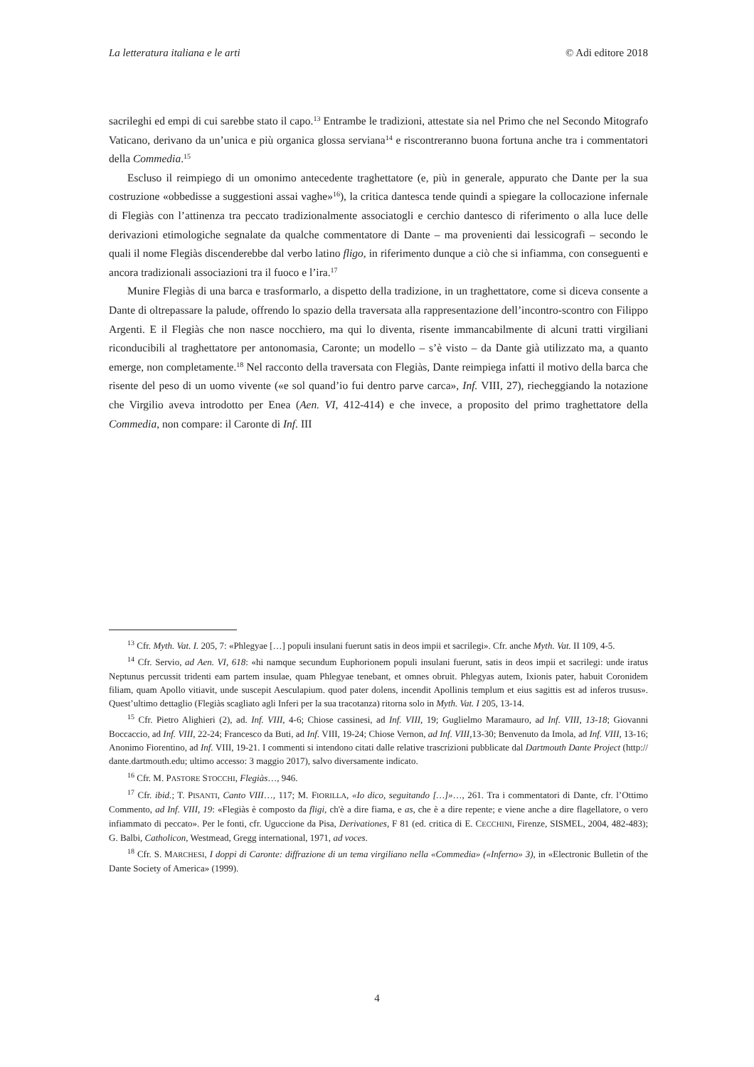La letteratura italiana e le arti © Adi editore 2018
sacrileghi ed empi di cui sarebbe stato il capo.<sup>13</sup> Entrambe le tradizioni, attestate sia nel Primo che nel Secondo Mitografo Vaticano, derivano da un’unica e più organica glossa serviana<sup>14</sup> e riscontreranno buona fortuna anche tra i commentatori della Commedia.<sup>15</sup>
Escluso il reimpiego di un omonimo antecedente traghettatore (e, più in generale, appurato che Dante per la sua costruzione «obbedisse a suggestioni assai vaghe»<sup>16</sup>), la critica dantesca tende quindi a spiegare la collocazione infernale di Flegiàs con l’attinenza tra peccato tradizionalmente associatogli e cerchio dantesco di riferimento o alla luce delle derivazioni etimologiche segnalate da qualche commentatore di Dante – ma provenienti dai lessicografi – secondo le quali il nome Flegiàs discenderebbe dal verbo latino fligo, in riferimento dunque a ciò che si infiamma, con conseguenti e ancora tradizionali associazioni tra il fuoco e l’ira.<sup>17</sup>
Munire Flegiàs di una barca e trasformarlo, a dispetto della tradizione, in un traghettatore, come si diceva consente a Dante di oltrepassare la palude, offrendo lo spazio della traversata alla rappresentazione dell’incontro-scontro con Filippo Argenti. E il Flegiàs che non nasce nocchiero, ma qui lo diventa, risente immancabilmente di alcuni tratti virgiliani riconducibili al traghettatore per antonomasia, Caronte; un modello – s’è visto – da Dante già utilizzato ma, a quanto emerge, non completamente.<sup>18</sup> Nel racconto della traversata con Flegiàs, Dante reimpiega infatti il motivo della barca che risente del peso di un uomo vivente («e sol quand’io fui dentro parve carca», Inf. VIII, 27), riecheggiando la notazione che Virgilio aveva introdotto per Enea (Aen. VI, 412-414) e che invece, a proposito del primo traghettatore della Commedia, non compare: il Caronte di Inf. III
<sup>13</sup> Cfr. Myth. Vat. I. 205, 7: «Phlegyae […] populi insulani fuerunt satis in deos impii et sacrilegi». Cfr. anche Myth. Vat. II 109, 4-5.
<sup>14</sup> Cfr. Servio, ad Aen. VI, 618: «hi namque secundum Euphorionem populi insulani fuerunt, satis in deos impii et sacrilegi: unde iratus Neptunus percussit tridenti eam partem insulae, quam Phlegyae tenebant, et omnes obruit. Phlegyas autem, Ixionis pater, habuit Coronidem filiam, quam Apollo vitiavit, unde suscepit Aesculapium. quod pater dolens, incendit Apollinis templum et eius sagittis est ad inferos trusus». Quest’ultimo dettaglio (Flegiàs scagliato agli Inferi per la sua tracotanza) ritorna solo in Myth. Vat. I 205, 13-14.
<sup>15</sup> Cfr. Pietro Alighieri (2), ad. Inf. VIII, 4-6; Chiose cassinesi, ad Inf. VIII, 19; Guglielmo Maramauro, ad Inf. VIII, 13-18; Giovanni Boccaccio, ad Inf. VIII, 22-24; Francesco da Buti, ad Inf. VIII, 19-24; Chiose Vernon, ad Inf. VIII, 13-30; Benvenuto da Imola, ad Inf. VIII, 13-16; Anonimo Fiorentino, ad Inf. VIII, 19-21. I commenti si intendono citati dalle relative trascrizioni pubblicate dal Dartmouth Dante Project (http:// dante.dartmouth.edu; ultimo accesso: 3 maggio 2017), salvo diversamente indicato.
<sup>16</sup> Cfr. M. PASTORE STOCCHI, Flegiàs…, 946.
<sup>17</sup> Cfr. ibid.; T. PISANTI, Canto VIII…, 117; M. FIORILLA, «Io dico, seguitando […]»…, 261. Tra i commentatori di Dante, cfr. l’Ottimo Commento, ad Inf. VIII, 19: «Flegiàs è composto da fligi, ch'è a dire fiama, e as, che è a dire repente; e viene anche a dire flagellatore, o vero infiammato di peccato». Per le fonti, cfr. Uguccione da Pisa, Derivationes, F 81 (ed. critica di E. CECCHINI, Firenze, SISMEL, 2004, 482-483); G. Balbi, Catholicon, Westmead, Gregg international, 1971, ad voces.
<sup>18</sup> Cfr. S. MARCHESI, I doppi di Caronte: diffrazione di un tema virgiliano nella «Commedia» («Inferno» 3), in «Electronic Bulletin of the Dante Society of America» (1999).
4